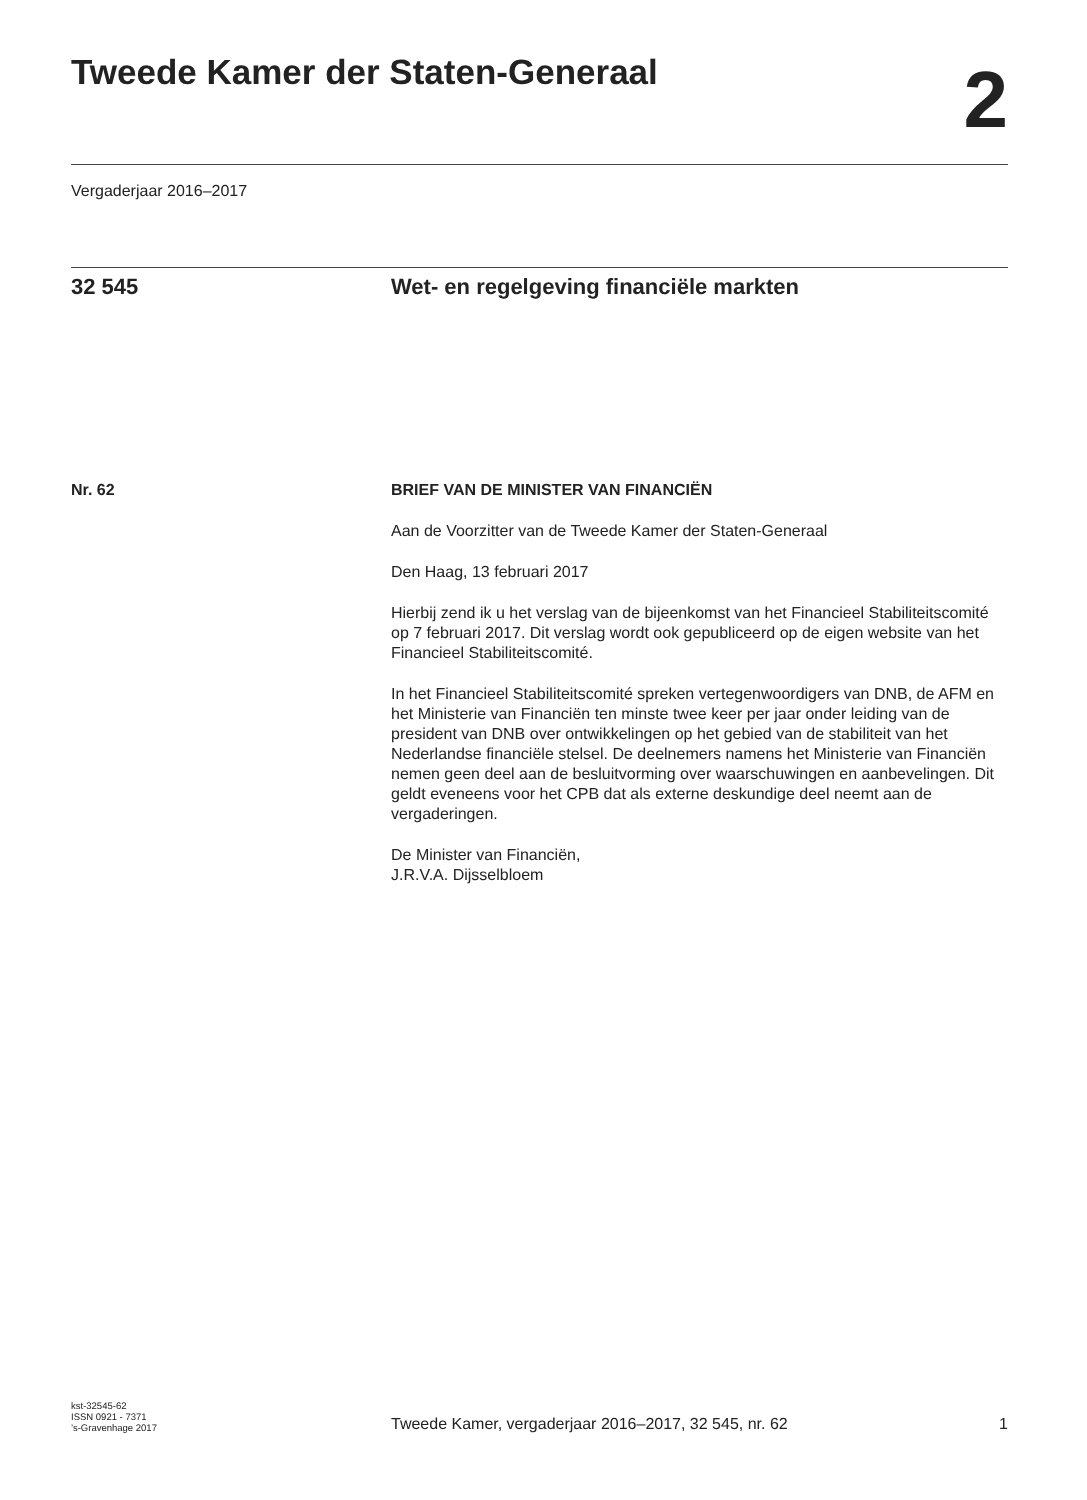Tweede Kamer der Staten-Generaal
2
Vergaderjaar 2016–2017
32 545 Wet- en regelgeving financiële markten
Nr. 62 BRIEF VAN DE MINISTER VAN FINANCIËN
Aan de Voorzitter van de Tweede Kamer der Staten-Generaal
Den Haag, 13 februari 2017
Hierbij zend ik u het verslag van de bijeenkomst van het Financieel Stabiliteitscomité op 7 februari 2017. Dit verslag wordt ook gepubliceerd op de eigen website van het Financieel Stabiliteitscomité.
In het Financieel Stabiliteitscomité spreken vertegenwoordigers van DNB, de AFM en het Ministerie van Financiën ten minste twee keer per jaar onder leiding van de president van DNB over ontwikkelingen op het gebied van de stabiliteit van het Nederlandse financiële stelsel. De deelnemers namens het Ministerie van Financiën nemen geen deel aan de besluitvorming over waarschuwingen en aanbevelingen. Dit geldt eveneens voor het CPB dat als externe deskundige deel neemt aan de vergaderingen.
De Minister van Financiën,
J.R.V.A. Dijsselbloem
kst-32545-62
ISSN 0921 - 7371
’s-Gravenhage 2017
Tweede Kamer, vergaderjaar 2016–2017, 32 545, nr. 62
1